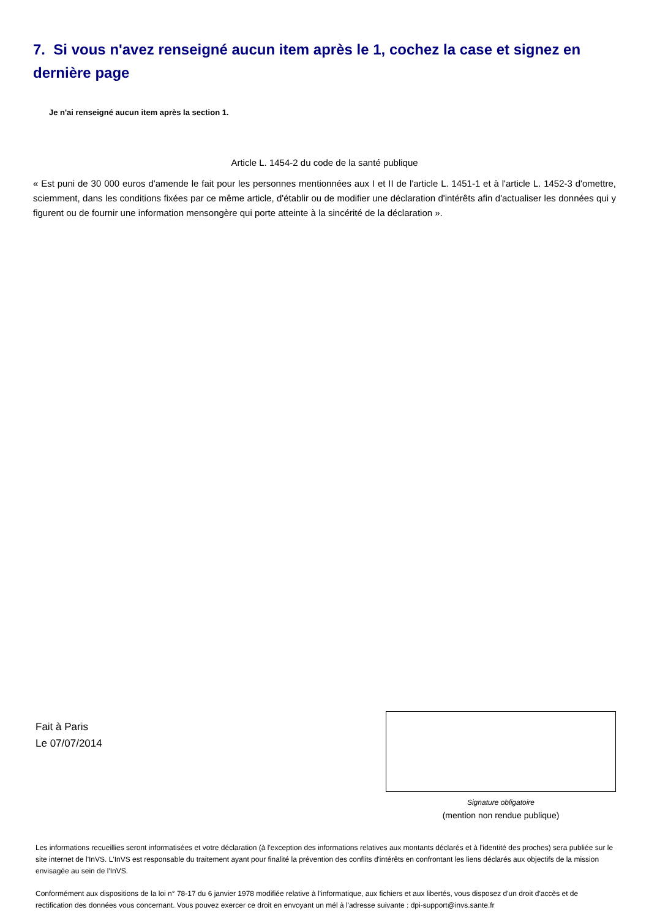7. Si vous n'avez renseigné aucun item après le 1, cochez la case et signez en dernière page
Je n'ai renseigné aucun item après la section 1.
Article L. 1454-2 du code de la santé publique
« Est puni de 30 000 euros d'amende le fait pour les personnes mentionnées aux I et II de l'article L. 1451-1 et à l'article L. 1452-3 d'omettre, sciemment, dans les conditions fixées par ce même article, d'établir ou de modifier une déclaration d'intérêts afin d'actualiser les données qui y figurent ou de fournir une information mensongère qui porte atteinte à la sincérité de la déclaration ».
Fait à Paris
Le 07/07/2014
Signature obligatoire
(mention non rendue publique)
Les informations recueillies seront informatisées et votre déclaration (à l'exception des informations relatives aux montants déclarés et à l'identité des proches) sera publiée sur le site internet de l'InVS. L'InVS est responsable du traitement ayant pour finalité la prévention des conflits d'intérêts en confrontant les liens déclarés aux objectifs de la mission envisagée au sein de l'InVS.
Conformément aux dispositions de la loi n° 78-17 du 6 janvier 1978 modifiée relative à l'informatique, aux fichiers et aux libertés, vous disposez d'un droit d'accès et de rectification des données vous concernant. Vous pouvez exercer ce droit en envoyant un mél à l'adresse suivante : dpi-support@invs.sante.fr